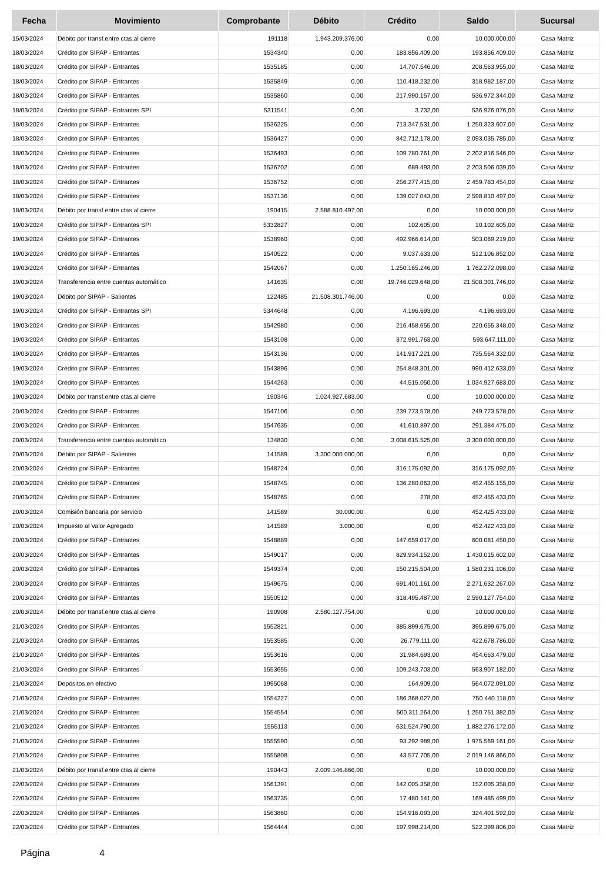| Fecha | Movimiento | Comprobante | Débito | Crédito | Saldo | Sucursal |
| --- | --- | --- | --- | --- | --- | --- |
| 15/03/2024 | Débito por transf.entre ctas.al cierre | 191118 | 1.943.209.376,00 | 0,00 | 10.000.000,00 | Casa Matriz |
| 18/03/2024 | Crédito por SIPAP - Entrantes | 1534340 | 0,00 | 183.856.409,00 | 193.856.409,00 | Casa Matriz |
| 18/03/2024 | Crédito por SIPAP - Entrantes | 1535185 | 0,00 | 14.707.546,00 | 208.563.955,00 | Casa Matriz |
| 18/03/2024 | Crédito por SIPAP - Entrantes | 1535849 | 0,00 | 110.418.232,00 | 318.982.187,00 | Casa Matriz |
| 18/03/2024 | Crédito por SIPAP - Entrantes | 1535860 | 0,00 | 217.990.157,00 | 536.972.344,00 | Casa Matriz |
| 18/03/2024 | Crédito por SIPAP - Entrantes SPI | 5311541 | 0,00 | 3.732,00 | 536.976.076,00 | Casa Matriz |
| 18/03/2024 | Crédito por SIPAP - Entrantes | 1536225 | 0,00 | 713.347.531,00 | 1.250.323.607,00 | Casa Matriz |
| 18/03/2024 | Crédito por SIPAP - Entrantes | 1536427 | 0,00 | 842.712.178,00 | 2.093.035.785,00 | Casa Matriz |
| 18/03/2024 | Crédito por SIPAP - Entrantes | 1536493 | 0,00 | 109.780.761,00 | 2.202.816.546,00 | Casa Matriz |
| 18/03/2024 | Crédito por SIPAP - Entrantes | 1536702 | 0,00 | 689.493,00 | 2.203.506.039,00 | Casa Matriz |
| 18/03/2024 | Crédito por SIPAP - Entrantes | 1536752 | 0,00 | 256.277.415,00 | 2.459.783.454,00 | Casa Matriz |
| 18/03/2024 | Crédito por SIPAP - Entrantes | 1537136 | 0,00 | 139.027.043,00 | 2.598.810.497,00 | Casa Matriz |
| 18/03/2024 | Débito por transf.entre ctas.al cierre | 190415 | 2.588.810.497,00 | 0,00 | 10.000.000,00 | Casa Matriz |
| 19/03/2024 | Crédito por SIPAP - Entrantes SPI | 5332827 | 0,00 | 102.605,00 | 10.102.605,00 | Casa Matriz |
| 19/03/2024 | Crédito por SIPAP - Entrantes | 1538960 | 0,00 | 492.966.614,00 | 503.069.219,00 | Casa Matriz |
| 19/03/2024 | Crédito por SIPAP - Entrantes | 1540522 | 0,00 | 9.037.633,00 | 512.106.852,00 | Casa Matriz |
| 19/03/2024 | Crédito por SIPAP - Entrantes | 1542067 | 0,00 | 1.250.165.246,00 | 1.762.272.098,00 | Casa Matriz |
| 19/03/2024 | Transferencia entre cuentas automático | 141635 | 0,00 | 19.746.029.648,00 | 21.508.301.746,00 | Casa Matriz |
| 19/03/2024 | Débito por SIPAP - Salientes | 122485 | 21.508.301.746,00 | 0,00 | 0,00 | Casa Matriz |
| 19/03/2024 | Crédito por SIPAP - Entrantes SPI | 5344648 | 0,00 | 4.196.693,00 | 4.196.693,00 | Casa Matriz |
| 19/03/2024 | Crédito por SIPAP - Entrantes | 1542980 | 0,00 | 216.458.655,00 | 220.655.348,00 | Casa Matriz |
| 19/03/2024 | Crédito por SIPAP - Entrantes | 1543108 | 0,00 | 372.991.763,00 | 593.647.111,00 | Casa Matriz |
| 19/03/2024 | Crédito por SIPAP - Entrantes | 1543136 | 0,00 | 141.917.221,00 | 735.564.332,00 | Casa Matriz |
| 19/03/2024 | Crédito por SIPAP - Entrantes | 1543896 | 0,00 | 254.848.301,00 | 990.412.633,00 | Casa Matriz |
| 19/03/2024 | Crédito por SIPAP - Entrantes | 1544263 | 0,00 | 44.515.050,00 | 1.034.927.683,00 | Casa Matriz |
| 19/03/2024 | Débito por transf.entre ctas.al cierre | 190346 | 1.024.927.683,00 | 0,00 | 10.000.000,00 | Casa Matriz |
| 20/03/2024 | Crédito por SIPAP - Entrantes | 1547106 | 0,00 | 239.773.578,00 | 249.773.578,00 | Casa Matriz |
| 20/03/2024 | Crédito por SIPAP - Entrantes | 1547635 | 0,00 | 41.610.897,00 | 291.384.475,00 | Casa Matriz |
| 20/03/2024 | Transferencia entre cuentas automático | 134830 | 0,00 | 3.008.615.525,00 | 3.300.000.000,00 | Casa Matriz |
| 20/03/2024 | Débito por SIPAP - Salientes | 141589 | 3.300.000.000,00 | 0,00 | 0,00 | Casa Matriz |
| 20/03/2024 | Crédito por SIPAP - Entrantes | 1548724 | 0,00 | 316.175.092,00 | 316.175.092,00 | Casa Matriz |
| 20/03/2024 | Crédito por SIPAP - Entrantes | 1548745 | 0,00 | 136.280.063,00 | 452.455.155,00 | Casa Matriz |
| 20/03/2024 | Crédito por SIPAP - Entrantes | 1548765 | 0,00 | 278,00 | 452.455.433,00 | Casa Matriz |
| 20/03/2024 | Comisión bancaria por servicio | 141589 | 30.000,00 | 0,00 | 452.425.433,00 | Casa Matriz |
| 20/03/2024 | Impuesto al Valor Agregado | 141589 | 3.000,00 | 0,00 | 452.422.433,00 | Casa Matriz |
| 20/03/2024 | Crédito por SIPAP - Entrantes | 1548889 | 0,00 | 147.659.017,00 | 600.081.450,00 | Casa Matriz |
| 20/03/2024 | Crédito por SIPAP - Entrantes | 1549017 | 0,00 | 829.934.152,00 | 1.430.015.602,00 | Casa Matriz |
| 20/03/2024 | Crédito por SIPAP - Entrantes | 1549374 | 0,00 | 150.215.504,00 | 1.580.231.106,00 | Casa Matriz |
| 20/03/2024 | Crédito por SIPAP - Entrantes | 1549675 | 0,00 | 691.401.161,00 | 2.271.632.267,00 | Casa Matriz |
| 20/03/2024 | Crédito por SIPAP - Entrantes | 1550512 | 0,00 | 318.495.487,00 | 2.590.127.754,00 | Casa Matriz |
| 20/03/2024 | Débito por transf.entre ctas.al cierre | 190908 | 2.580.127.754,00 | 0,00 | 10.000.000,00 | Casa Matriz |
| 21/03/2024 | Crédito por SIPAP - Entrantes | 1552821 | 0,00 | 385.899.675,00 | 395.899.675,00 | Casa Matriz |
| 21/03/2024 | Crédito por SIPAP - Entrantes | 1553585 | 0,00 | 26.779.111,00 | 422.678.786,00 | Casa Matriz |
| 21/03/2024 | Crédito por SIPAP - Entrantes | 1553616 | 0,00 | 31.984.693,00 | 454.663.479,00 | Casa Matriz |
| 21/03/2024 | Crédito por SIPAP - Entrantes | 1553655 | 0,00 | 109.243.703,00 | 563.907.182,00 | Casa Matriz |
| 21/03/2024 | Depósitos en efectivo | 1995068 | 0,00 | 164.909,00 | 564.072.091,00 | Casa Matriz |
| 21/03/2024 | Crédito por SIPAP - Entrantes | 1554227 | 0,00 | 186.368.027,00 | 750.440.118,00 | Casa Matriz |
| 21/03/2024 | Crédito por SIPAP - Entrantes | 1554554 | 0,00 | 500.311.264,00 | 1.250.751.382,00 | Casa Matriz |
| 21/03/2024 | Crédito por SIPAP - Entrantes | 1555113 | 0,00 | 631.524.790,00 | 1.882.276.172,00 | Casa Matriz |
| 21/03/2024 | Crédito por SIPAP - Entrantes | 1555590 | 0,00 | 93.292.989,00 | 1.975.569.161,00 | Casa Matriz |
| 21/03/2024 | Crédito por SIPAP - Entrantes | 1555808 | 0,00 | 43.577.705,00 | 2.019.146.866,00 | Casa Matriz |
| 21/03/2024 | Débito por transf.entre ctas.al cierre | 190443 | 2.009.146.866,00 | 0,00 | 10.000.000,00 | Casa Matriz |
| 22/03/2024 | Crédito por SIPAP - Entrantes | 1561391 | 0,00 | 142.005.358,00 | 152.005.358,00 | Casa Matriz |
| 22/03/2024 | Crédito por SIPAP - Entrantes | 1563735 | 0,00 | 17.480.141,00 | 169.485.499,00 | Casa Matriz |
| 22/03/2024 | Crédito por SIPAP - Entrantes | 1563860 | 0,00 | 154.916.093,00 | 324.401.592,00 | Casa Matriz |
| 22/03/2024 | Crédito por SIPAP - Entrantes | 1564444 | 0,00 | 197.998.214,00 | 522.399.806,00 | Casa Matriz |
Página 4